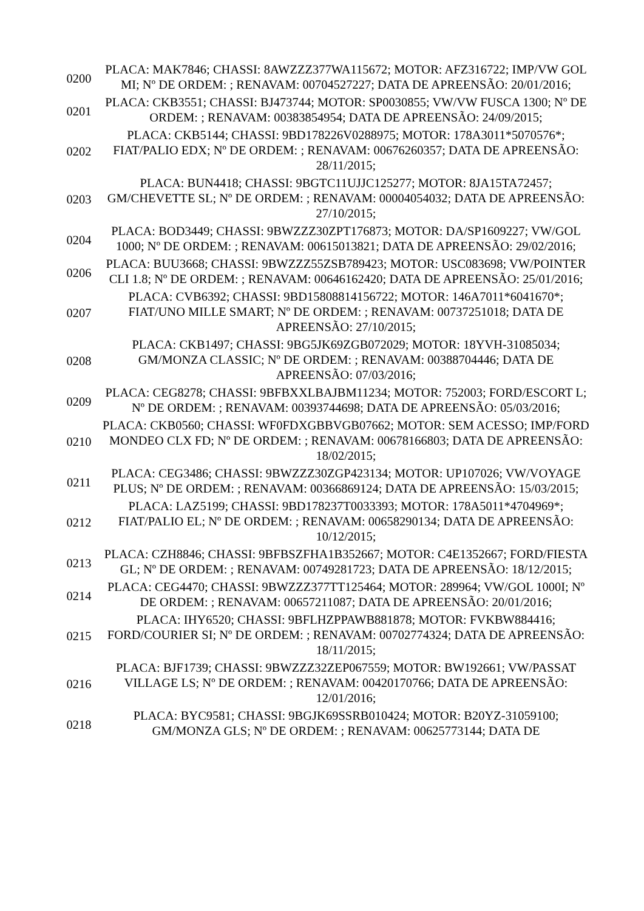| 0200 | PLACA: MAK7846; CHASSI: 8AWZZZ377WA115672; MOTOR: AFZ316722; IMP/VW GOL MI; Nº DE ORDEM: ; RENAVAM: 00704527227; DATA DE APREENSÃO: 20/01/2016; |
| 0201 | PLACA: CKB3551; CHASSI: BJ473744; MOTOR: SP0030855; VW/VW FUSCA 1300; Nº DE ORDEM: ; RENAVAM: 00383854954; DATA DE APREENSÃO: 24/09/2015; |
| 0202 | PLACA: CKB5144; CHASSI: 9BD178226V0288975; MOTOR: 178A3011*5070576*; FIAT/PALIO EDX; Nº DE ORDEM: ; RENAVAM: 00676260357; DATA DE APREENSÃO: 28/11/2015; |
| 0203 | PLACA: BUN4418; CHASSI: 9BGTC11UJJC125277; MOTOR: 8JA15TA72457; GM/CHEVETTE SL; Nº DE ORDEM: ; RENAVAM: 00004054032; DATA DE APREENSÃO: 27/10/2015; |
| 0204 | PLACA: BOD3449; CHASSI: 9BWZZZ30ZPT176873; MOTOR: DA/SP1609227; VW/GOL 1000; Nº DE ORDEM: ; RENAVAM: 00615013821; DATA DE APREENSÃO: 29/02/2016; |
| 0206 | PLACA: BUU3668; CHASSI: 9BWZZZ55ZSB789423; MOTOR: USC083698; VW/POINTER CLI 1.8; Nº DE ORDEM: ; RENAVAM: 00646162420; DATA DE APREENSÃO: 25/01/2016; |
| 0207 | PLACA: CVB6392; CHASSI: 9BD15808814156722; MOTOR: 146A7011*6041670*; FIAT/UNO MILLE SMART; Nº DE ORDEM: ; RENAVAM: 00737251018; DATA DE APREENSÃO: 27/10/2015; |
| 0208 | PLACA: CKB1497; CHASSI: 9BG5JK69ZGB072029; MOTOR: 18YVH-31085034; GM/MONZA CLASSIC; Nº DE ORDEM: ; RENAVAM: 00388704446; DATA DE APREENSÃO: 07/03/2016; |
| 0209 | PLACA: CEG8278; CHASSI: 9BFBXXLBAJBM11234; MOTOR: 752003; FORD/ESCORT L; Nº DE ORDEM: ; RENAVAM: 00393744698; DATA DE APREENSÃO: 05/03/2016; |
| 0210 | PLACA: CKB0560; CHASSI: WF0FDXGBBVGB07662; MOTOR: SEM ACESSO; IMP/FORD MONDEO CLX FD; Nº DE ORDEM: ; RENAVAM: 00678166803; DATA DE APREENSÃO: 18/02/2015; |
| 0211 | PLACA: CEG3486; CHASSI: 9BWZZZ30ZGP423134; MOTOR: UP107026; VW/VOYAGE PLUS; Nº DE ORDEM: ; RENAVAM: 00366869124; DATA DE APREENSÃO: 15/03/2015; |
| 0212 | PLACA: LAZ5199; CHASSI: 9BD178237T0033393; MOTOR: 178A5011*4704969*; FIAT/PALIO EL; Nº DE ORDEM: ; RENAVAM: 00658290134; DATA DE APREENSÃO: 10/12/2015; |
| 0213 | PLACA: CZH8846; CHASSI: 9BFBSZFHA1B352667; MOTOR: C4E1352667; FORD/FIESTA GL; Nº DE ORDEM: ; RENAVAM: 00749281723; DATA DE APREENSÃO: 18/12/2015; |
| 0214 | PLACA: CEG4470; CHASSI: 9BWZZZ377TT125464; MOTOR: 289964; VW/GOL 1000I; Nº DE ORDEM: ; RENAVAM: 00657211087; DATA DE APREENSÃO: 20/01/2016; |
| 0215 | PLACA: IHY6520; CHASSI: 9BFLHZPPAWB881878; MOTOR: FVKBW884416; FORD/COURIER SI; Nº DE ORDEM: ; RENAVAM: 00702774324; DATA DE APREENSÃO: 18/11/2015; |
| 0216 | PLACA: BJF1739; CHASSI: 9BWZZZ32ZEP067559; MOTOR: BW192661; VW/PASSAT VILLAGE LS; Nº DE ORDEM: ; RENAVAM: 00420170766; DATA DE APREENSÃO: 12/01/2016; |
| 0218 | PLACA: BYC9581; CHASSI: 9BGJK69SSRB010424; MOTOR: B20YZ-31059100; GM/MONZA GLS; Nº DE ORDEM: ; RENAVAM: 00625773144; DATA DE |